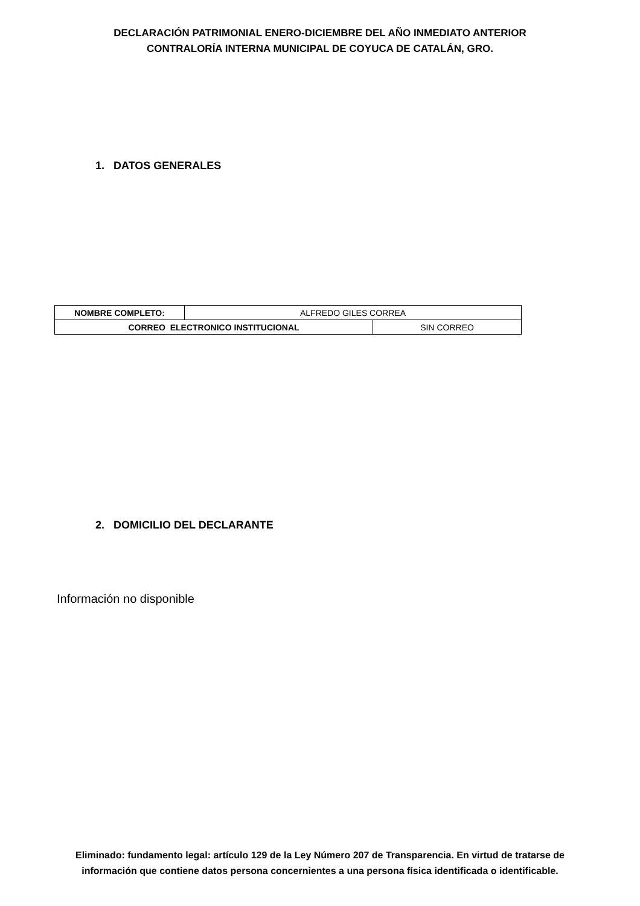DECLARACIÓN PATRIMONIAL ENERO-DICIEMBRE DEL AÑO INMEDIATO ANTERIOR
CONTRALORÍA INTERNA MUNICIPAL DE COYUCA DE CATALÁN, GRO.
1. DATOS GENERALES
| NOMBRE COMPLETO: | ALFREDO GILES CORREA | |
| CORREO ELECTRONICO INSTITUCIONAL | | SIN CORREO |
2. DOMICILIO DEL DECLARANTE
Información no disponible
Eliminado: fundamento legal: artículo 129 de la Ley Número 207 de Transparencia. En virtud de tratarse de información que contiene datos persona concernientes a una persona física identificada o identificable.